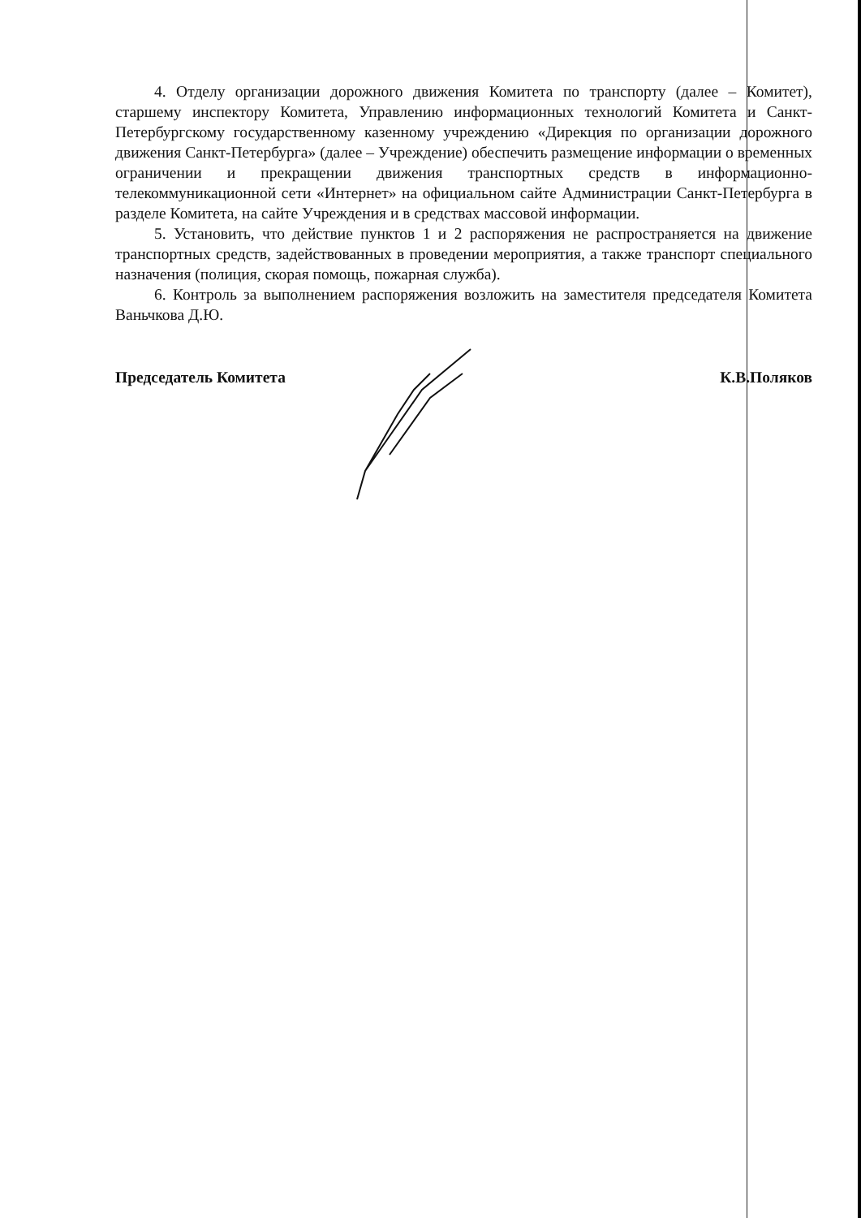4. Отделу организации дорожного движения Комитета по транспорту (далее – Комитет), старшему инспектору Комитета, Управлению информационных технологий Комитета и Санкт-Петербургскому государственному казенному учреждению «Дирекция по организации дорожного движения Санкт-Петербурга» (далее – Учреждение) обеспечить размещение информации о временных ограничении и прекращении движения транспортных средств в информационно-телекоммуникационной сети «Интернет» на официальном сайте Администрации Санкт-Петербурга в разделе Комитета, на сайте Учреждения и в средствах массовой информации.
5. Установить, что действие пунктов 1 и 2 распоряжения не распространяется на движение транспортных средств, задействованных в проведении мероприятия, а также транспорт специального назначения (полиция, скорая помощь, пожарная служба).
6. Контроль за выполнением распоряжения возложить на заместителя председателя Комитета Ваньчкова Д.Ю.
Председатель Комитета К.В.Поляков